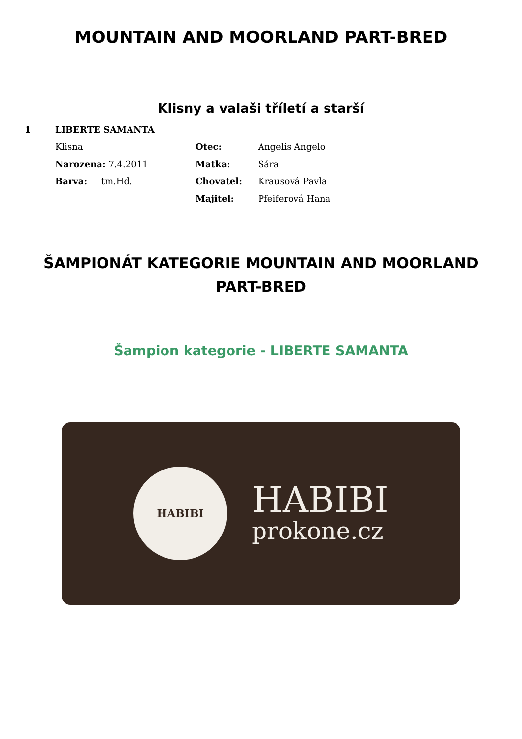MOUNTAIN AND MOORLAND PART-BRED
Klisny a valaši tříletí a starší
1 LIBERTE SAMANTA
Klisna Otec: Angelis Angelo
Narozena: 7.4.2011 Matka: Sára
Barva: tm.Hd. Chovatel: Krausová Pavla
Majitel: Pfeiferová Hana
ŠAMPIONÁT KATEGORIE MOUNTAIN AND MOORLAND PART-BRED
Šampion kategorie - LIBERTE SAMANTA
HABIBI
HABIBI
prokone.cz